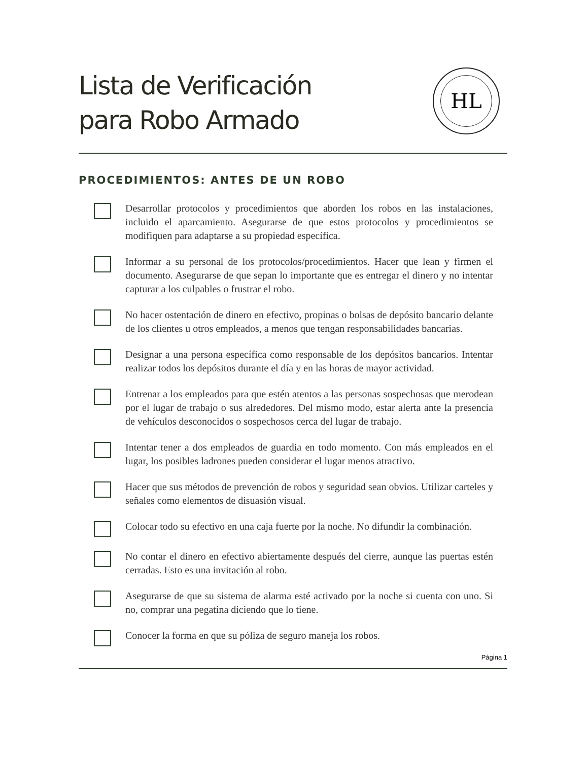Lista de Verificación
para Robo Armado
HL
PROCEDIMIENTOS: ANTES DE UN ROBO
Desarrollar protocolos y procedimientos que aborden los robos en las instalaciones, incluido el aparcamiento. Asegurarse de que estos protocolos y procedimientos se modifiquen para adaptarse a su propiedad específica.
Informar a su personal de los protocolos/procedimientos. Hacer que lean y firmen el documento. Asegurarse de que sepan lo importante que es entregar el dinero y no intentar capturar a los culpables o frustrar el robo.
No hacer ostentación de dinero en efectivo, propinas o bolsas de depósito bancario delante de los clientes u otros empleados, a menos que tengan responsabilidades bancarias.
Designar a una persona específica como responsable de los depósitos bancarios. Intentar realizar todos los depósitos durante el día y en las horas de mayor actividad.
Entrenar a los empleados para que estén atentos a las personas sospechosas que merodean por el lugar de trabajo o sus alrededores. Del mismo modo, estar alerta ante la presencia de vehículos desconocidos o sospechosos cerca del lugar de trabajo.
Intentar tener a dos empleados de guardia en todo momento. Con más empleados en el lugar, los posibles ladrones pueden considerar el lugar menos atractivo.
Hacer que sus métodos de prevención de robos y seguridad sean obvios. Utilizar carteles y señales como elementos de disuasión visual.
Colocar todo su efectivo en una caja fuerte por la noche. No difundir la combinación.
No contar el dinero en efectivo abiertamente después del cierre, aunque las puertas estén cerradas. Esto es una invitación al robo.
Asegurarse de que su sistema de alarma esté activado por la noche si cuenta con uno. Si no, comprar una pegatina diciendo que lo tiene.
Conocer la forma en que su póliza de seguro maneja los robos.
Página 1